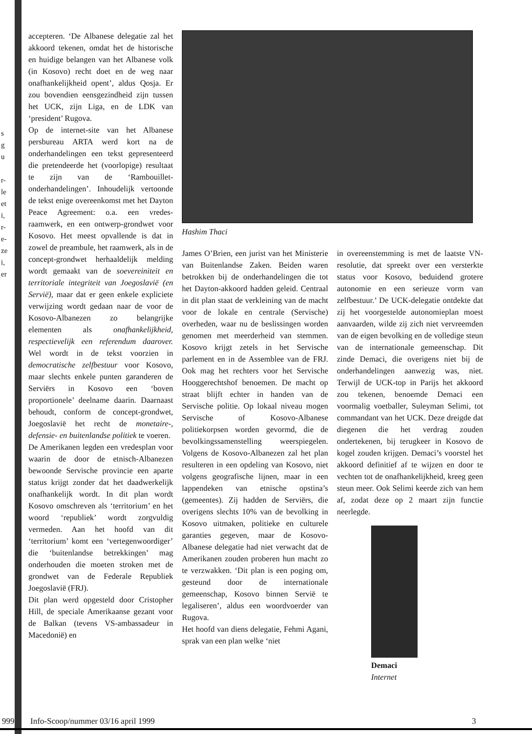s
g
u
r-
le
et
i,
r-
e-
ze
i,
er
accepteren. ‘De Albanese delegatie zal het akkoord tekenen, omdat het de historische en huidige belangen van het Albanese volk (in Kosovo) recht doet en de weg naar onafhankelijkheid opent’, aldus Qosja. Er zou bovendien eensgezindheid zijn tussen het UCK, zijn Liga, en de LDK van ‘president’ Rugova.
Op de internet-site van het Albanese persbureau ARTA werd kort na de onderhandelingen een tekst gepresenteerd die pretendeerde het (voorlopige) resultaat te zijn van de ‘Rambouillet-onderhandelingen’. Inhoudelijk vertoonde de tekst enige overeenkomst met het Dayton Peace Agreement: o.a. een vredes-raamwerk, en een ontwerp-grondwet voor Kosovo. Het meest opvallende is dat in zowel de preambule, het raamwerk, als in de concept-grondwet herhaaldelijk melding wordt gemaakt van de soevereiniteit en territoriale integriteit van Joegoslavië (en Servië), maar dat er geen enkele expliciete verwijzing wordt gedaan naar de voor de Kosovo-Albanezen zo belangrijke elementen als onafhankelijkheid, respectievelijk een referendum daarover. Wel wordt in de tekst voorzien in democratische zelfbestuur voor Kosovo, maar slechts enkele punten garanderen de Serviërs in Kosovo een ‘boven proportionele’ deelname daarin. Daarnaast behoudt, conform de concept-grondwet, Joegoslavië het recht de monetaire-, defensie- en buitenlandse politiek te voeren.
De Amerikanen legden een vredesplan voor waarin de door de etnisch-Albanezen bewoonde Servische provincie een aparte status krijgt zonder dat het daadwerkelijk onafhankelijk wordt. In dit plan wordt Kosovo omschreven als ‘territorium’ en het woord ‘republiek’ wordt zorgvuldig vermeden. Aan het hoofd van dit ‘territorium’ komt een ‘vertegenwoordiger’ die ‘buitenlandse betrekkingen’ mag onderhouden die moeten stroken met de grondwet van de Federale Republiek Joegoslavië (FRJ).
Dit plan werd opgesteld door Cristopher Hill, de speciale Amerikaanse gezant voor de Balkan (tevens VS-ambassadeur in Macedonië) en
Hashim Thaci
James O’Brien, een jurist van het Ministerie van Buitenlandse Zaken. Beiden waren betrokken bij de onderhandelingen die tot het Dayton-akkoord hadden geleid. Centraal in dit plan staat de verkleining van de macht voor de lokale en centrale (Servische) overheden, waar nu de beslissingen worden genomen met meerderheid van stemmen. Kosovo krijgt zetels in het Servische parlement en in de Assemblee van de FRJ. Ook mag het rechters voor het Servische Hooggerechtshof benoemen. De macht op straat blijft echter in handen van de Servische politie. Op lokaal niveau mogen Servische of Kosovo-Albanese politiekorpsen worden gevormd, die de bevolkingssamenstelling weerspiegelen. Volgens de Kosovo-Albanezen zal het plan resulteren in een opdeling van Kosovo, niet volgens geografische lijnen, maar in een lappendeken van etnische opstina’s (gemeentes). Zij hadden de Serviërs, die overigens slechts 10% van de bevolking in Kosovo uitmaken, politieke en culturele garanties gegeven, maar de Kosovo-Albanese delegatie had niet verwacht dat de Amerikanen zouden proberen hun macht zo te verzwakken. ‘Dit plan is een poging om, gesteund door de internationale gemeenschap, Kosovo binnen Servië te legaliseren’, aldus een woordvoerder van Rugova.
Het hoofd van diens delegatie, Fehmi Agani, sprak van een plan welke ‘niet
in overeenstemming is met de laatste VN-resolutie, dat spreekt over een versterkte status voor Kosovo, beduidend grotere autonomie en een serieuze vorm van zelfbestuur.’ De UCK-delegatie ontdekte dat zij het voorgestelde autonomieplan moest aanvaarden, wilde zij zich niet vervreemden van de eigen bevolking en de volledige steun van de internationale gemeenschap. Dit zinde Demaci, die overigens niet bij de onderhandelingen aanwezig was, niet. Terwijl de UCK-top in Parijs het akkoord zou tekenen, benoemde Demaci een voormalig voetballer, Suleyman Selimi, tot commandant van het UCK. Deze dreigde dat diegenen die het verdrag zouden ondertekenen, bij terugkeer in Kosovo de kogel zouden krijgen. Demaci’s voorstel het akkoord definitief af te wijzen en door te vechten tot de onafhankelijkheid, kreeg geen steun meer. Ook Selimi keerde zich van hem af, zodat deze op 2 maart zijn functie neerlegde.
Demaci
Internet
999 Info-Scoop/nummer 03/16 april 1999 3